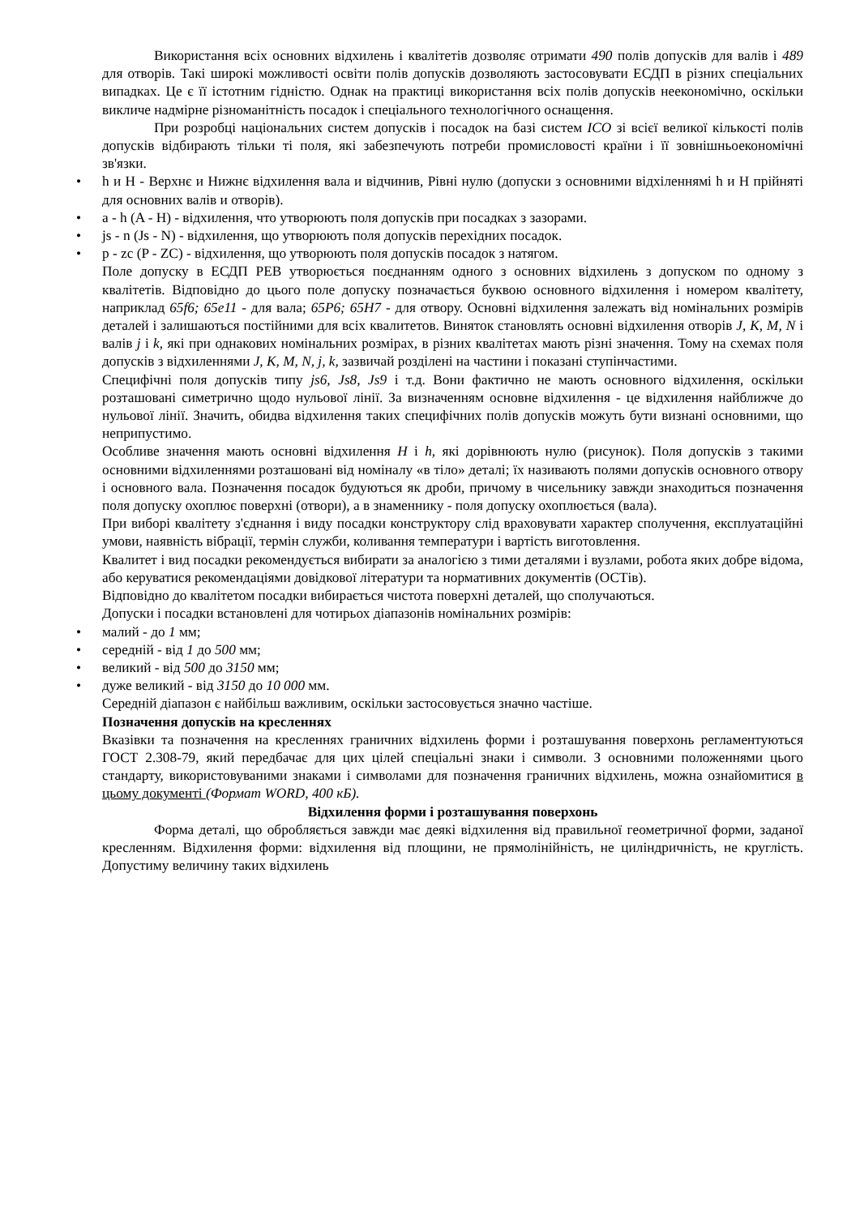Використання всіх основних відхилень і квалітетів дозволяє отримати 490 полів допусків для валів і 489 для отворів. Такі широкі можливості освіти полів допусків дозволяють застосовувати ЕСДП в різних спеціальних випадках. Це є її істотним гідністю. Однак на практиці використання всіх полів допусків неекономічно, оскільки викличе надмірне різноманітність посадок і спеціального технологічного оснащення.
При розробці національних систем допусків і посадок на базі систем ICO зі всієї великої кількості полів допусків відбирають тільки ті поля, які забезпечують потреби промисловості країни і її зовнішньоекономічні зв'язки.
• h и H - Верхнє и Нижнє відхилення вала и відчинив, Рівні нулю (допуски з основними відхіленнямі h и H прійняті для основних валів и отворів).
• a - h (A - H) - відхилення, что утворюють поля допусків при посадках з зазорами.
• js - n (Js - N) - відхилення, що утворюють поля допусків перехідних посадок.
• p - zc (P - ZC) - відхилення, що утворюють поля допусків посадок з натягом.
Поле допуску в ЕСДП РЕВ утворюється поєднанням одного з основних відхилень з допуском по одному з квалітетів. Відповідно до цього поле допуску позначається буквою основного відхилення і номером квалітету, наприклад 65f6; 65e11 - для вала; 65P6; 65H7 - для отвору. Основні відхилення залежать від номінальних розмірів деталей і залишаються постійними для всіх квалитетов. Виняток становлять основні відхилення отворів J, К, М, N і валів j і k, які при однакових номінальних розмірах, в різних квалітетах мають різні значення. Тому на схемах поля допусків з відхиленнями J, К, М, N, j, k, зазвичай розділені на частини і показані ступінчастими.
Специфічні поля допусків типу js6, Js8, Js9 і т.д. Вони фактично не мають основного відхилення, оскільки розташовані симетрично щодо нульової лінії. За визначенням основне відхилення - це відхилення найближче до нульової лінії. Значить, обидва відхилення таких специфічних полів допусків можуть бути визнані основними, що неприпустимо.
Особливе значення мають основні відхилення Н і h, які дорівнюють нулю (рисунок). Поля допусків з такими основними відхиленнями розташовані від номіналу «в тіло» деталі; їх називають полями допусків основного отвору і основного вала. Позначення посадок будуються як дроби, причому в чисельнику завжди знаходиться позначення поля допуску охоплює поверхні (отвори), а в знаменнику - поля допуску охоплюється (вала).
При виборі квалітету з'єднання і виду посадки конструктору слід враховувати характер сполучення, експлуатаційні умови, наявність вібрації, термін служби, коливання температури і вартість виготовлення.
Квалитет і вид посадки рекомендується вибирати за аналогією з тими деталями і вузлами, робота яких добре відома, або керуватися рекомендаціями довідкової літератури та нормативних документів (ОСТів).
Відповідно до квалітетом посадки вибирається чистота поверхні деталей, що сполучаються.
Допуски і посадки встановлені для чотирьох діапазонів номінальних розмірів:
• малий - до 1 мм;
• середній - від 1 до 500 мм;
• великий - від 500 до 3150 мм;
• дуже великий - від 3150 до 10 000 мм.
Середній діапазон є найбільш важливим, оскільки застосовується значно частіше.
Позначення допусків на кресленнях
Вказівки та позначення на кресленнях граничних відхилень форми і розташування поверхонь регламентуються ГОСТ 2.308-79, який передбачає для цих цілей спеціальні знаки і символи. З основними положеннями цього стандарту, використовуваними знаками і символами для позначення граничних відхилень, можна ознайомитися в цьому документі (Формат WORD, 400 кБ).
Відхилення форми і розташування поверхонь
Форма деталі, що обробляється завжди має деякі відхилення від правильної геометричної форми, заданої кресленням. Відхилення форми: відхилення від площини, не прямолінійність, не циліндричність, не круглість. Допустиму величину таких відхилень